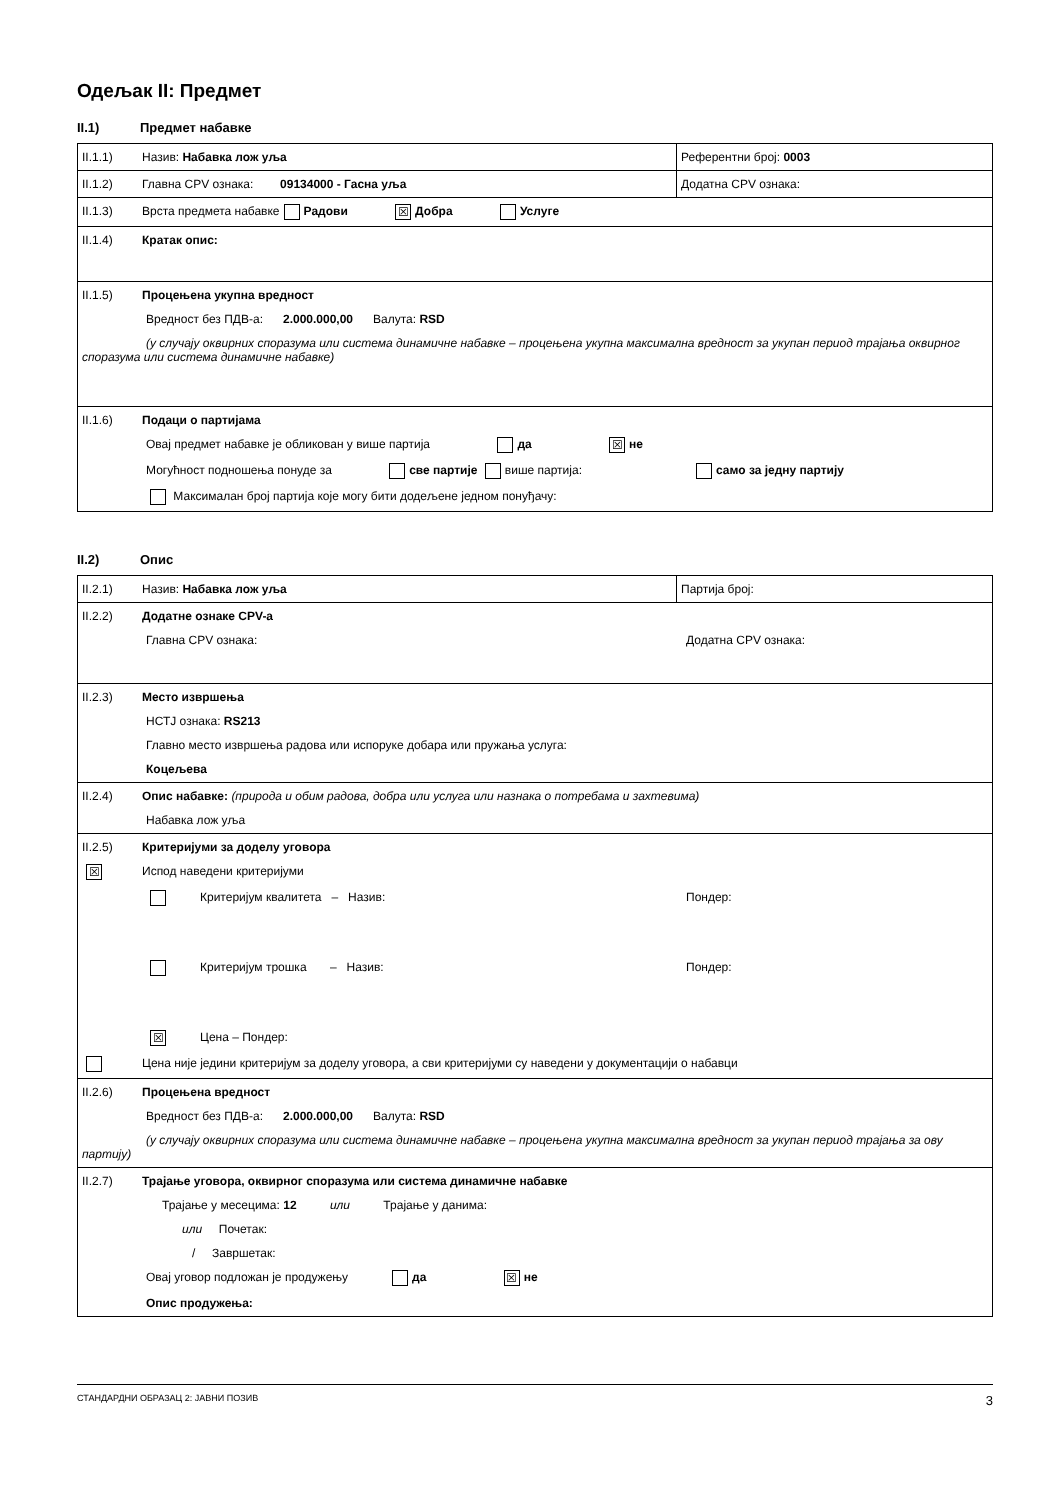Одељак II: Предмет
II.1) Предмет набавке
| II.1.1) Назив: Набавка лож уља | Референтни број: 0003 |
| II.1.2) Главна CPV ознака: 09134000 - Гасна уља | Додатна CPV ознака: |
| II.1.3) Врста предмета набавке Радови ☒ Добра Услуге | |
| II.1.4) Кратак опис: | |
| II.1.5) Процењена укупна вредност Вредност без ПДВ-а: 2.000.000,00 Валута: RSD (у случају оквирних споразума или система динамичне набавке – процењена укупна максимална вредност за укупан период трајања оквирног споразума или система динамичне набавке) | |
| II.1.6) Подаци о партијама Овај предмет набавке је обликован у више партија да ☒ не Могућност подношења понуде за све партије више партија: само за једну партију Максималан број партија које могу бити додељене једном понуђачу: | |
II.2) Опис
| II.2.1) Назив: Набавка лож уља | Партија број: |
| II.2.2) Додатне ознаке CPV-а Главна CPV ознака: Додатна CPV ознака: | |
| II.2.3) Место извршења НСТЈ ознака: RS213 Главно место извршења радова или испоруке добара или пружања услуга: Коцељева | |
| II.2.4) Опис набавке: (природа и обим радова, добра или услуга или назнака о потребама и захтевима) Набавка лож уља | |
| II.2.5) Критеријуми за доделу уговора ☒ Испод наведени критеријуми Критеријум квалитета – Назив: Пондер: Критеријум трошка – Назив: Пондер: ☒ Цена – Пондер: Цена није једини критеријум за доделу уговора, а сви критеријуми су наведени у документацији о набавци | |
| II.2.6) Процењена вредност Вредност без ПДВ-а: 2.000.000,00 Валута: RSD (у случају оквирних споразума или система динамичне набавке – процењена укупна максимална вредност за укупан период трајања за ову партију) | |
| II.2.7) Трајање уговора, оквирног споразума или система динамичне набавке Трајање у месецима: 12 или Трајање у данима: или Почетак: / Завршетак: Овај уговор подложан је продужењу да ☒ не Опис продужења: | |
СТАНДАРДНИ ОБРАЗАЦ 2: ЈАВНИ ПОЗИВ 3